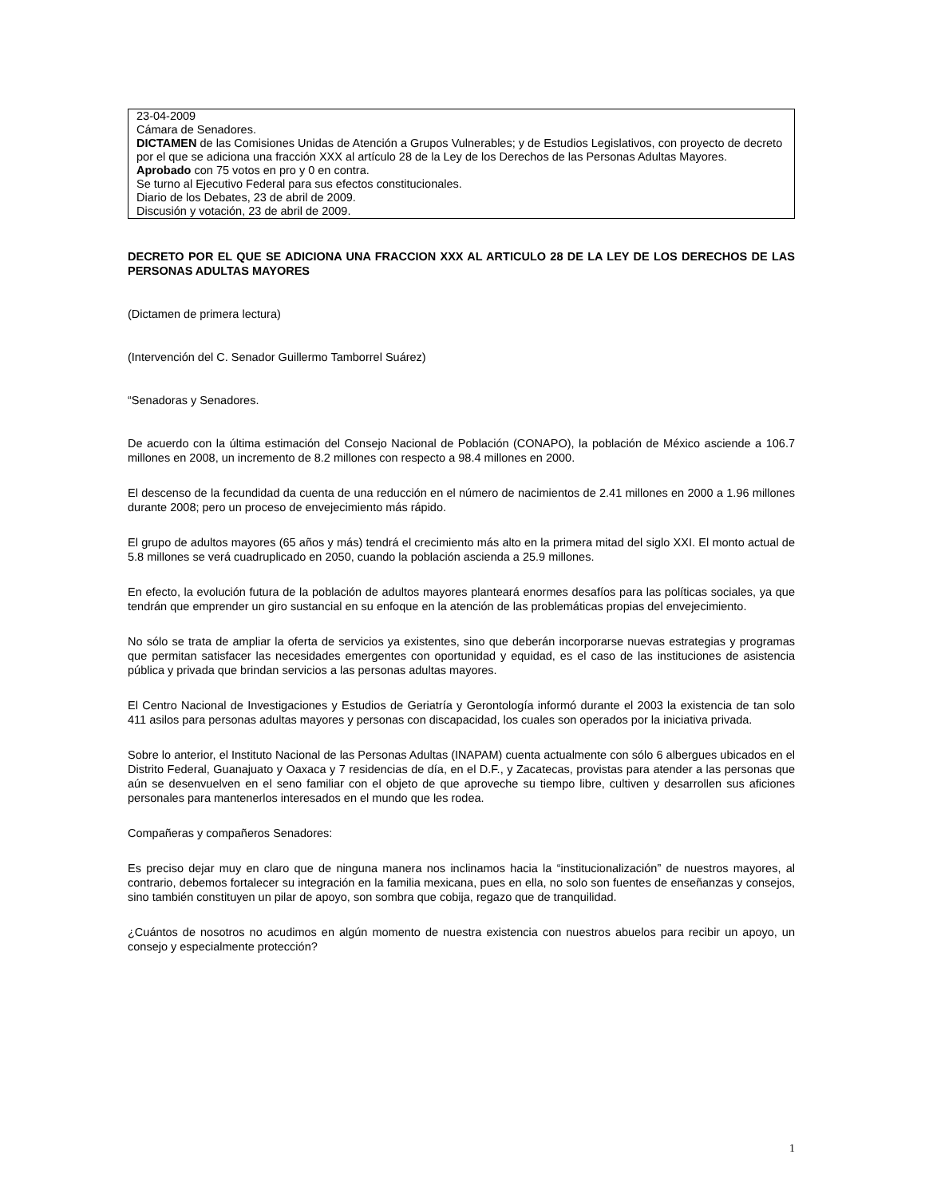23-04-2009
Cámara de Senadores.
DICTAMEN de las Comisiones Unidas de Atención a Grupos Vulnerables; y de Estudios Legislativos, con proyecto de decreto por el que se adiciona una fracción XXX al artículo 28 de la Ley de los Derechos de las Personas Adultas Mayores.
Aprobado con 75 votos en pro y 0 en contra.
Se turno al Ejecutivo Federal para sus efectos constitucionales.
Diario de los Debates, 23 de abril de 2009.
Discusión y votación, 23 de abril de 2009.
DECRETO POR EL QUE SE ADICIONA UNA FRACCION XXX AL ARTICULO 28 DE LA LEY DE LOS DERECHOS DE LAS PERSONAS ADULTAS MAYORES
(Dictamen de primera lectura)
(Intervención del C. Senador Guillermo Tamborrel Suárez)
“Senadoras y Senadores.
De acuerdo con la última estimación del Consejo Nacional de Población (CONAPO), la población de México asciende a 106.7 millones en 2008, un incremento de 8.2 millones con respecto a 98.4 millones en 2000.
El descenso de la fecundidad da cuenta de una reducción en el número de nacimientos de 2.41 millones en 2000 a 1.96 millones durante 2008; pero un proceso de envejecimiento más rápido.
El grupo de adultos mayores (65 años y más) tendrá el crecimiento más alto en la primera mitad del siglo XXI. El monto actual de 5.8 millones se verá cuadruplicado en 2050, cuando la población ascienda a 25.9 millones.
En efecto, la evolución futura de la población de adultos mayores planteará enormes desafíos para las políticas sociales, ya que tendrán que emprender un giro sustancial en su enfoque en la atención de las problemáticas propias del envejecimiento.
No sólo se trata de ampliar la oferta de servicios ya existentes, sino que deberán incorporarse nuevas estrategias y programas que permitan satisfacer las necesidades emergentes con oportunidad y equidad, es el caso de las instituciones de asistencia pública y privada que brindan servicios a las personas adultas mayores.
El Centro Nacional de Investigaciones y Estudios de Geriatría y Gerontología informó durante el 2003 la existencia de tan solo 411 asilos para personas adultas mayores y personas con discapacidad, los cuales son operados por la iniciativa privada.
Sobre lo anterior, el Instituto Nacional de las Personas Adultas (INAPAM) cuenta actualmente con sólo 6 albergues ubicados en el Distrito Federal, Guanajuato y Oaxaca y 7 residencias de día, en el D.F., y Zacatecas, provistas para atender a las personas que aún se desenvuelven en el seno familiar con el objeto de que aproveche su tiempo libre, cultiven y desarrollen sus aficiones personales para mantenerlos interesados en el mundo que les rodea.
Compañeras y compañeros Senadores:
Es preciso dejar muy en claro que de ninguna manera nos inclinamos hacia la “institucionalización” de nuestros mayores, al contrario, debemos fortalecer su integración en la familia mexicana, pues en ella, no solo son fuentes de enseñanzas y consejos, sino también constituyen un pilar de apoyo, son sombra que cobija, regazo que de tranquilidad.
¿Cuántos de nosotros no acudimos en algún momento de nuestra existencia con nuestros abuelos para recibir un apoyo, un consejo y especialmente protección?
1